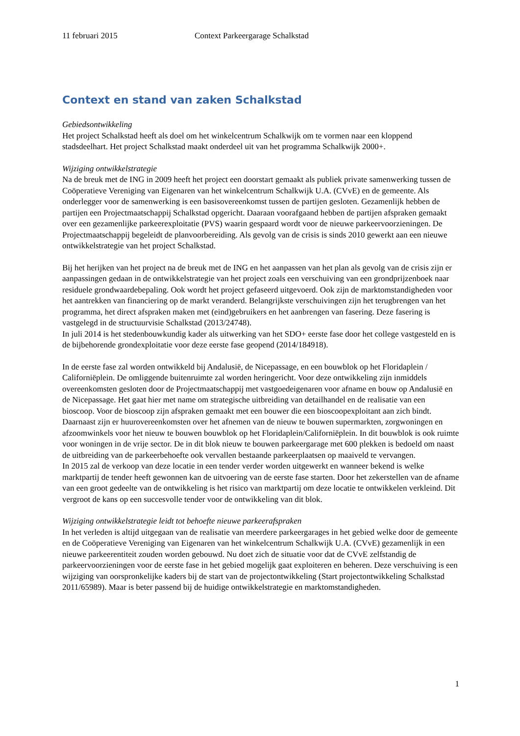11 februari 2015 Context Parkeergarage Schalkstad
Context en stand van zaken Schalkstad
Gebiedsontwikkeling
Het project Schalkstad heeft als doel om het winkelcentrum Schalkwijk om te vormen naar een kloppend stadsdeelhart. Het project Schalkstad maakt onderdeel uit van het programma Schalkwijk 2000+.
Wijziging ontwikkelstrategie
Na de breuk met de ING in 2009 heeft het project een doorstart gemaakt als publiek private samenwerking tussen de Coöperatieve Vereniging van Eigenaren van het winkelcentrum Schalkwijk U.A. (CVvE) en de gemeente. Als onderlegger voor de samenwerking is een basisovereenkomst tussen de partijen gesloten. Gezamenlijk hebben de partijen een Projectmaatschappij Schalkstad opgericht. Daaraan voorafgaand hebben de partijen afspraken gemaakt over een gezamenlijke parkeerexploitatie (PVS) waarin gespaard wordt voor de nieuwe parkeervoorzieningen. De Projectmaatschappij begeleidt de planvoorbereiding. Als gevolg van de crisis is sinds 2010 gewerkt aan een nieuwe ontwikkelstrategie van het project Schalkstad.
Bij het herijken van het project na de breuk met de ING en het aanpassen van het plan als gevolg van de crisis zijn er aanpassingen gedaan in de ontwikkelstrategie van het project zoals een verschuiving van een grondprijzenboek naar residuele grondwaardebepaling. Ook wordt het project gefaseerd uitgevoerd. Ook zijn de marktomstandigheden voor het aantrekken van financiering op de markt veranderd. Belangrijkste verschuivingen zijn het terugbrengen van het programma, het direct afspraken maken met (eind)gebruikers en het aanbrengen van fasering. Deze fasering is vastgelegd in de structuurvisie Schalkstad (2013/24748).
In juli 2014 is het stedenbouwkundig kader als uitwerking van het SDO+ eerste fase door het college vastgesteld en is de bijbehorende grondexploitatie voor deze eerste fase geopend (2014/184918).
In de eerste fase zal worden ontwikkeld bij Andalusië, de Nicepassage, en een bouwblok op het Floridaplein / Californiëplein. De omliggende buitenruimte zal worden heringericht. Voor deze ontwikkeling zijn inmiddels overeenkomsten gesloten door de Projectmaatschappij met vastgoedeigenaren voor afname en bouw op Andalusië en de Nicepassage. Het gaat hier met name om strategische uitbreiding van detailhandel en de realisatie van een bioscoop. Voor de bioscoop zijn afspraken gemaakt met een bouwer die een bioscoopexploitant aan zich bindt.
Daarnaast zijn er huurovereenkomsten over het afnemen van de nieuw te bouwen supermarkten, zorgwoningen en afzoomwinkels voor het nieuw te bouwen bouwblok op het Floridaplein/Californiëplein. In dit bouwblok is ook ruimte voor woningen in de vrije sector. De in dit blok nieuw te bouwen parkeergarage met 600 plekken is bedoeld om naast de uitbreiding van de parkeerbehoefte ook vervallen bestaande parkeerplaatsen op maaiveld te vervangen.
In 2015 zal de verkoop van deze locatie in een tender verder worden uitgewerkt en wanneer bekend is welke marktpartij de tender heeft gewonnen kan de uitvoering van de eerste fase starten. Door het zekerstellen van de afname van een groot gedeelte van de ontwikkeling is het risico van marktpartij om deze locatie te ontwikkelen verkleind. Dit vergroot de kans op een succesvolle tender voor de ontwikkeling van dit blok.
Wijziging ontwikkelstrategie leidt tot behoefte nieuwe parkeerafspraken
In het verleden is altijd uitgegaan van de realisatie van meerdere parkeergarages in het gebied welke door de gemeente en de Coöperatieve Vereniging van Eigenaren van het winkelcentrum Schalkwijk U.A. (CVvE) gezamenlijk in een nieuwe parkeerentiteit zouden worden gebouwd. Nu doet zich de situatie voor dat de CVvE zelfstandig de parkeervoorzieningen voor de eerste fase in het gebied mogelijk gaat exploiteren en beheren. Deze verschuiving is een wijziging van oorspronkelijke kaders bij de start van de projectontwikkeling (Start projectontwikkeling Schalkstad 2011/65989). Maar is beter passend bij de huidige ontwikkelstrategie en marktomstandigheden.
1